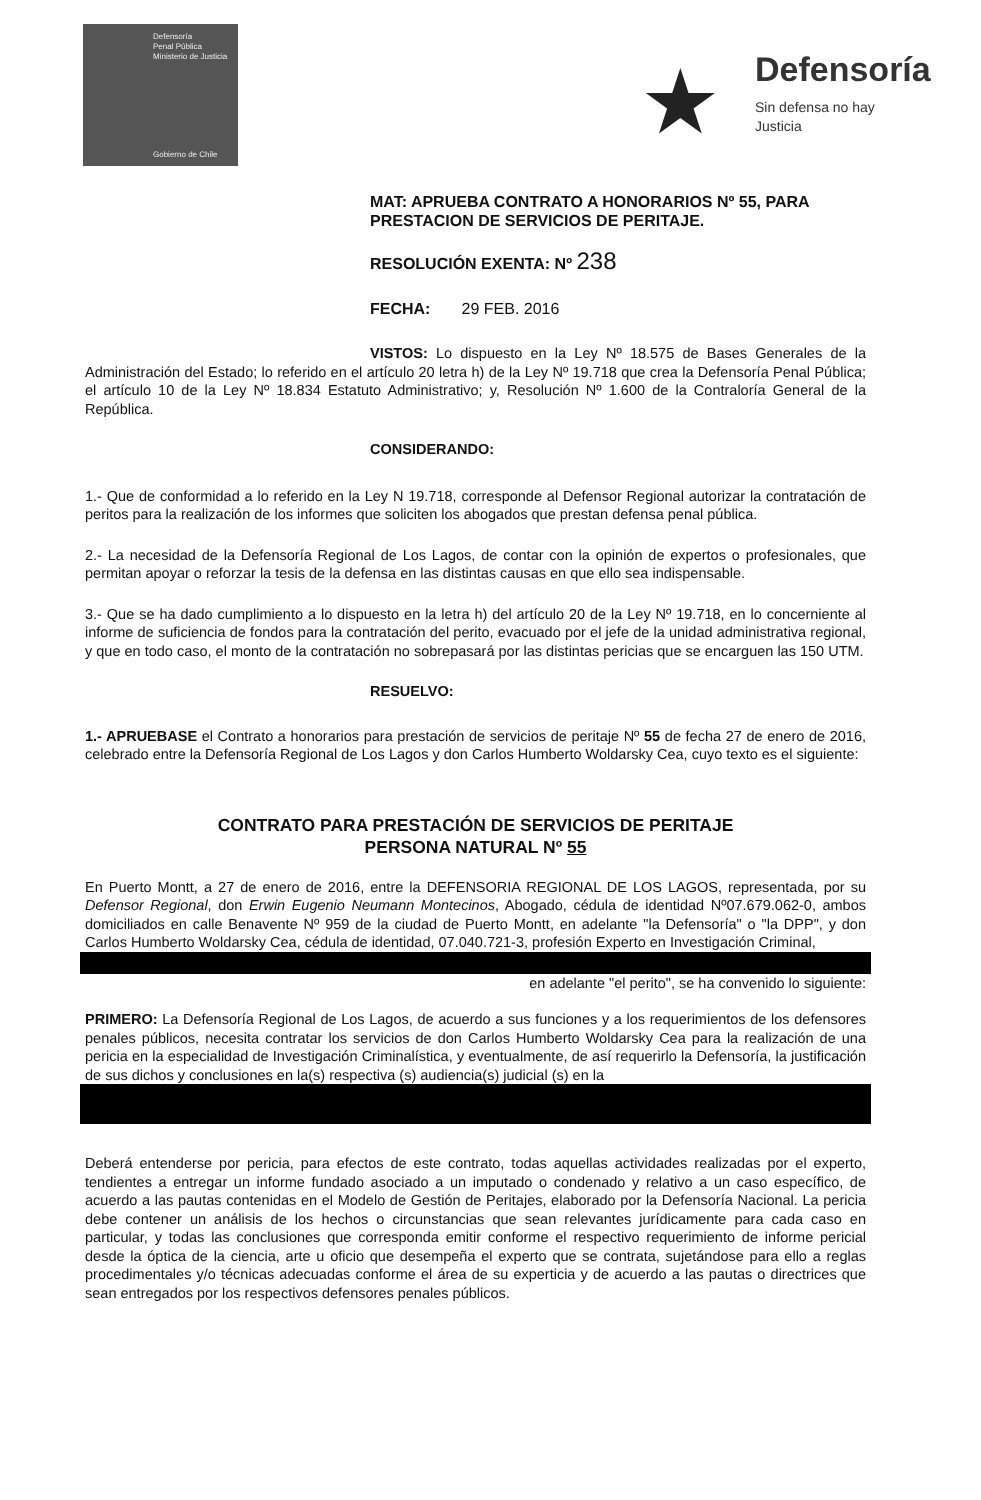Defensoría
Penal Pública
Ministerio de Justicia
Gobierno de Chile
★ Defensoría
Sin defensa no hay Justicia
MAT: APRUEBA CONTRATO A HONORARIOS Nº 55, PARA PRESTACION DE SERVICIOS DE PERITAJE.
RESOLUCIÓN EXENTA: Nº 238
FECHA: 29 FEB. 2016
VISTOS: Lo dispuesto en la Ley Nº 18.575 de Bases Generales de la Administración del Estado; lo referido en el artículo 20 letra h) de la Ley Nº 19.718 que crea la Defensoría Penal Pública; el artículo 10 de la Ley Nº 18.834 Estatuto Administrativo; y, Resolución Nº 1.600 de la Contraloría General de la República.
CONSIDERANDO:
1.- Que de conformidad a lo referido en la Ley N 19.718, corresponde al Defensor Regional autorizar la contratación de peritos para la realización de los informes que soliciten los abogados que prestan defensa penal pública.
2.- La necesidad de la Defensoría Regional de Los Lagos, de contar con la opinión de expertos o profesionales, que permitan apoyar o reforzar la tesis de la defensa en las distintas causas en que ello sea indispensable.
3.- Que se ha dado cumplimiento a lo dispuesto en la letra h) del artículo 20 de la Ley Nº 19.718, en lo concerniente al informe de suficiencia de fondos para la contratación del perito, evacuado por el jefe de la unidad administrativa regional, y que en todo caso, el monto de la contratación no sobrepasará por las distintas pericias que se encarguen las 150 UTM.
RESUELVO:
1.- APRUEBASE el Contrato a honorarios para prestación de servicios de peritaje Nº 55 de fecha 27 de enero de 2016, celebrado entre la Defensoría Regional de Los Lagos y don Carlos Humberto Woldarsky Cea, cuyo texto es el siguiente:
CONTRATO PARA PRESTACIÓN DE SERVICIOS DE PERITAJE
PERSONA NATURAL Nº 55
En Puerto Montt, a 27 de enero de 2016, entre la DEFENSORIA REGIONAL DE LOS LAGOS, representada, por su Defensor Regional, don Erwin Eugenio Neumann Montecinos, Abogado, cédula de identidad Nº07.679.062-0, ambos domiciliados en calle Benavente Nº 959 de la ciudad de Puerto Montt, en adelante "la Defensoría" o "la DPP", y don Carlos Humberto Woldarsky Cea, cédula de identidad, 07.040.721-3, profesión Experto en Investigación Criminal,
en adelante "el perito", se ha convenido lo siguiente:
PRIMERO: La Defensoría Regional de Los Lagos, de acuerdo a sus funciones y a los requerimientos de los defensores penales públicos, necesita contratar los servicios de don Carlos Humberto Woldarsky Cea para la realización de una pericia en la especialidad de Investigación Criminalística, y eventualmente, de así requerirlo la Defensoría, la justificación de sus dichos y conclusiones en la(s) respectiva (s) audiencia(s) judicial (s) en la
Deberá entenderse por pericia, para efectos de este contrato, todas aquellas actividades realizadas por el experto, tendientes a entregar un informe fundado asociado a un imputado o condenado y relativo a un caso específico, de acuerdo a las pautas contenidas en el Modelo de Gestión de Peritajes, elaborado por la Defensoría Nacional. La pericia debe contener un análisis de los hechos o circunstancias que sean relevantes jurídicamente para cada caso en particular, y todas las conclusiones que corresponda emitir conforme el respectivo requerimiento de informe pericial desde la óptica de la ciencia, arte u oficio que desempeña el experto que se contrata, sujetándose para ello a reglas procedimentales y/o técnicas adecuadas conforme el área de su experticia y de acuerdo a las pautas o directrices que sean entregados por los respectivos defensores penales públicos.